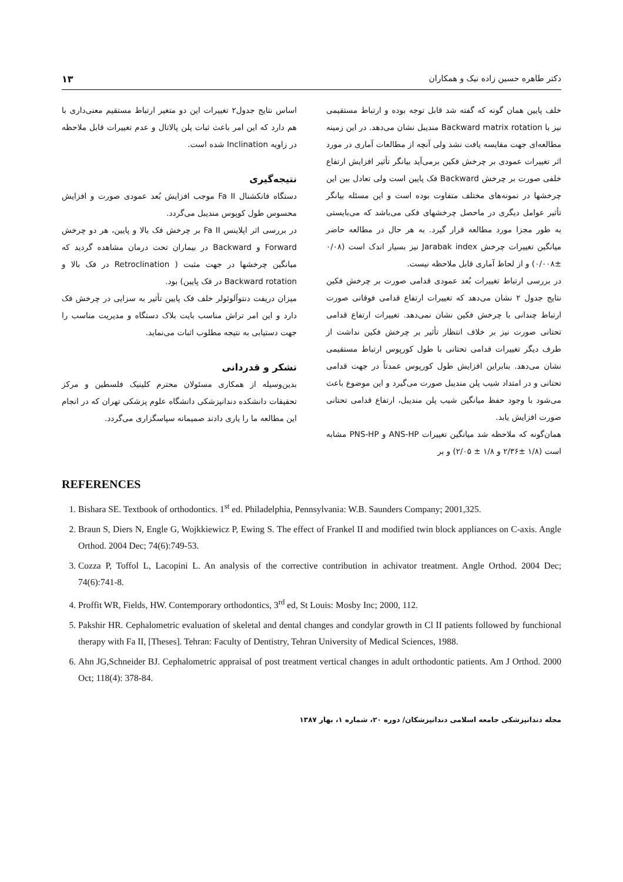دکتر طاهره حسین زاده نیک و همکاران ۱۳
خلف پایین همان گونه که گفته شد قابل توجه بوده و ارتباط مستقیمی نیز با Backward matrix rotation مندیبل نشان می‌دهد. در این زمینه مطالعه‌ای جهت مقایسه یافت نشد ولی آنچه از مطالعات آماری در مورد اثر تغییرات عمودی بر چرخش فکین برمی‌آید بیانگر تأثیر افزایش ارتفاع خلفی صورت بر چرخش Backward فک پایین است ولی تعادل بین این چرخشها در نمونه‌های مختلف متفاوت بوده است و این مسئله بیانگر تأثیر عوامل دیگری در ماحصل چرخشهای فکی می‌باشد که می‌بایستی به طور مجزا مورد مطالعه قرار گیرد. به هر حال در مطالعه حاضر میانگین تغییرات چرخش Jarabak index نیز بسیار اندک است (۰/۰۸ ±۰/۰۰۸) و از لحاظ آماری قابل ملاحظه نیست.
در بررسی ارتباط تغییرات بُعد عمودی قدامی صورت بر چرخش فکین نتایج جدول ۲ نشان می‌دهد که تغییرات ارتفاع قدامی فوقانی صورت ارتباط چندانی با چرخش فکین نشان نمی‌دهد. تغییرات ارتفاع قدامی تحتانی صورت نیز بر خلاف انتظار تأثیر بر چرخش فکین نداشت از طرف دیگر تغییرات قدامی تحتانی با طول کورپوس ارتباط مستقیمی نشان می‌دهد. بنابراین افزایش طول کورپوس عمدتاً در جهت قدامی تحتانی و در امتداد شیب پلن مندیبل صورت می‌گیرد و این موضوع باعث می‌شود با وجود حفظ میانگین شیب پلن مندیبل، ارتفاع قدامی تحتانی صورت افزایش یابد.
همان‌گونه که ملاحظه شد میانگین تغییرات ANS-HP و PNS-HP مشابه است (۱/۸ ±۲/۳۶ و ۱/۸ ± ۲/۰۵) و بر
اساس نتایج جدول۲ تغییرات این دو متغیر ارتباط مستقیم معنی‌داری با هم دارد که این امر باعث ثبات پلن پالاتال و عدم تغییرات قابل ملاحظه در زاویه Inclination شده است.
نتیجه‌گیری
دستگاه فانکشنال Fa II موجب افزایش بُعد عمودی صورت و افزایش محسوس طول کوپوس مندیبل می‌گردد.
در بررسی اثر اپلاینس Fa II بر چرخش فک بالا و پایین، هر دو چرخش Forward و Backward در بیماران تحت درمان مشاهده گردید که میانگین چرخشها در جهت مثبت ( Retroclination در فک بالا و Backward rotation در فک پایین) بود.
میزان دریفت دنتوآلوئولر خلف فک پایین تأثیر به سزایی در چرخش فک دارد و این امر تراش مناسب بایت بلاک دستگاه و مدیریت مناسب را جهت دستیابی به نتیجه مطلوب اثبات می‌نماید.
تشکر و قدردانی
بدین‌وسیله از همکاری مسئولان محترم کلینیک فلسطین و مرکز تحقیقات دانشکده دندانپزشکی دانشگاه علوم پزشکی تهران که در انجام این مطالعه ما را یاری دادند صمیمانه سپاسگزاری می‌گردد.
REFERENCES
1. Bishara SE. Textbook of orthodontics. 1<sup>st</sup> ed. Philadelphia, Pennsylvania: W.B. Saunders Company; 2001,325.
2. Braun S, Diers N, Engle G, Wojkkiewicz P, Ewing S. The effect of Frankel II and modified twin block appliances on C-axis. Angle Orthod. 2004 Dec; 74(6):749-53.
3. Cozza P, Toffol L, Lacopini L. An analysis of the corrective contribution in achivator treatment. Angle Orthod. 2004 Dec; 74(6):741-8.
4. Proffit WR, Fields, HW. Contemporary orthodontics, 3<sup>rd</sup> ed, St Louis: Mosby Inc; 2000, 112.
5. Pakshir HR. Cephalometric evaluation of skeletal and dental changes and condylar growth in Cl II patients followed by funchional therapy with Fa II, [Theses]. Tehran: Faculty of Dentistry, Tehran University of Medical Sciences, 1988.
6. Ahn JG,Schneider BJ. Cephalometric appraisal of post treatment vertical changes in adult orthodontic patients. Am J Orthod. 2000 Oct; 118(4): 378-84.
مجله دندانپزشکی جامعه اسلامی دندانپزشکان/ دوره ۲۰، شماره ۱، بهار ۱۳۸۷